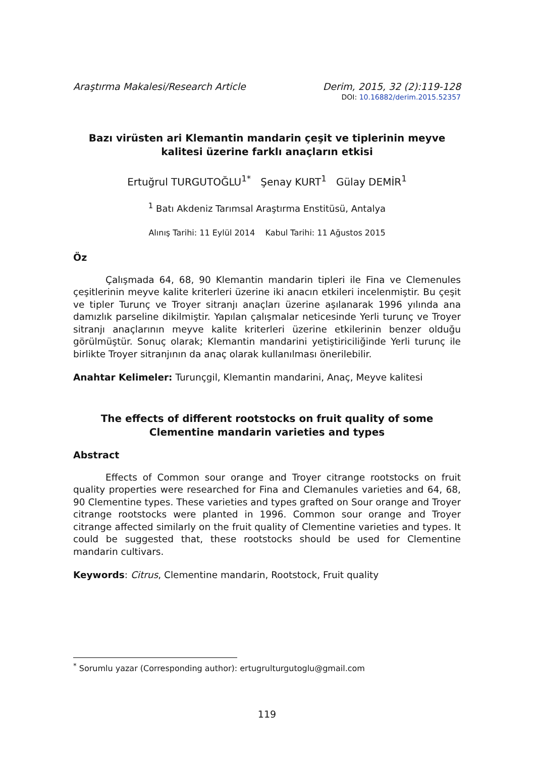Araştırma Makalesi/Research Article Derim, 2015, 32 (2):119-128
DOI: 10.16882/derim.2015.52357
Bazı virüsten ari Klemantin mandarin çeşit ve tiplerinin meyve kalitesi üzerine farklı anaçların etkisi
Ertuğrul TURGUTOĞLU<sup>1*</sup> Şenay KURT<sup>1</sup> Gülay DEMİR<sup>1</sup>
<sup>1</sup> Batı Akdeniz Tarımsal Araştırma Enstitüsü, Antalya
Alınış Tarihi: 11 Eylül 2014 Kabul Tarihi: 11 Ağustos 2015
Öz
Çalışmada 64, 68, 90 Klemantin mandarin tipleri ile Fina ve Clemenules çeşitlerinin meyve kalite kriterleri üzerine iki anacın etkileri incelenmiştir. Bu çeşit ve tipler Turunç ve Troyer sitranjı anaçları üzerine aşılanarak 1996 yılında ana damızlık parseline dikilmiştir. Yapılan çalışmalar neticesinde Yerli turunç ve Troyer sitranjı anaçlarının meyve kalite kriterleri üzerine etkilerinin benzer olduğu görülmüştür. Sonuç olarak; Klemantin mandarini yetiştiriciliğinde Yerli turunç ile birlikte Troyer sitranjının da anaç olarak kullanılması önerilebilir.
Anahtar Kelimeler: Turunçgil, Klemantin mandarini, Anaç, Meyve kalitesi
The effects of different rootstocks on fruit quality of some Clementine mandarin varieties and types
Abstract
Effects of Common sour orange and Troyer citrange rootstocks on fruit quality properties were researched for Fina and Clemanules varieties and 64, 68, 90 Clementine types. These varieties and types grafted on Sour orange and Troyer citrange rootstocks were planted in 1996. Common sour orange and Troyer citrange affected similarly on the fruit quality of Clementine varieties and types. It could be suggested that, these rootstocks should be used for Clementine mandarin cultivars.
Keywords: Citrus, Clementine mandarin, Rootstock, Fruit quality
<sup>*</sup> Sorumlu yazar (Corresponding author): ertugrulturgutoglu@gmail.com
119